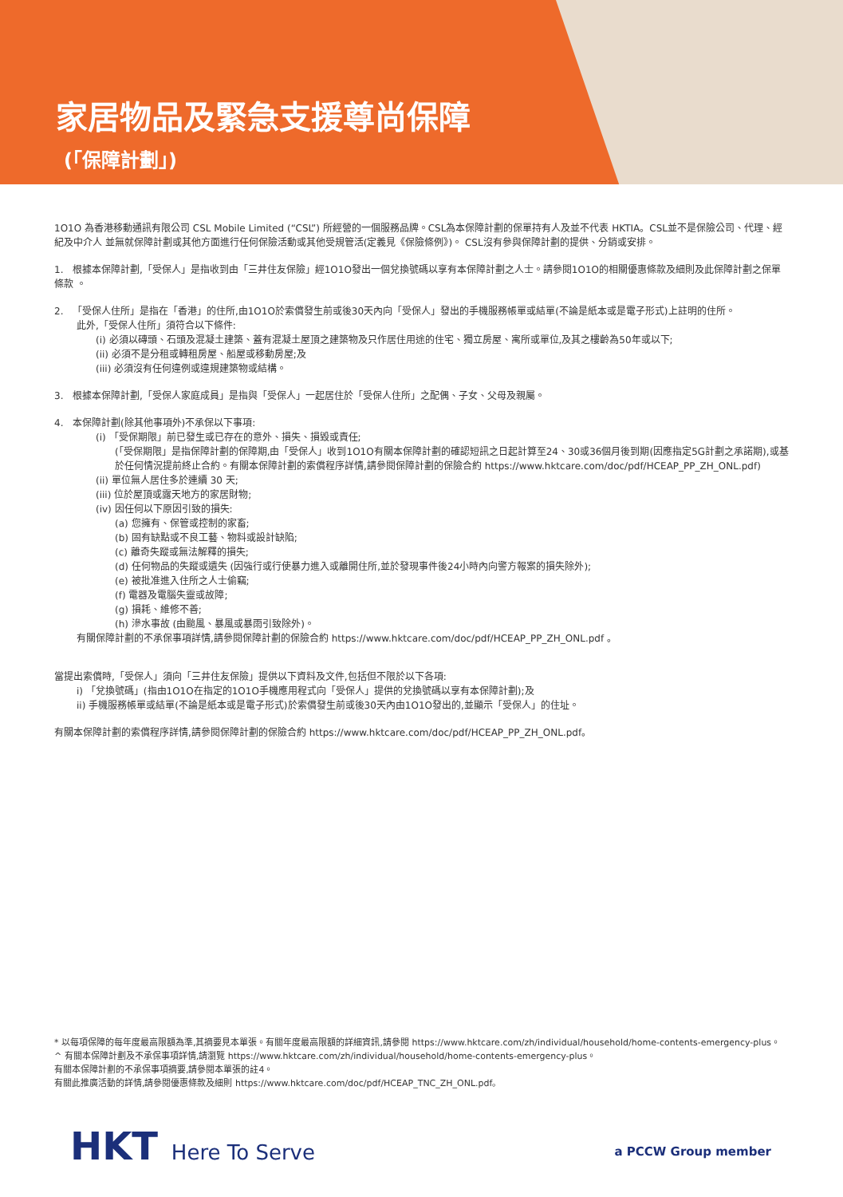家居物品及緊急支援尊尚保障
(「保障計劃」)
1O1O 為香港移動通訊有限公司 CSL Mobile Limited (“CSL”) 所經營的一個服務品牌。CSL為本保障計劃的保單持有人及並不代表 HKTIA。CSL並不是保險公司、代理、經紀及中介人 並無就保障計劃或其他方面進行任何保險活動或其他受規管活(定義見《保險條例》)。 CSL沒有參與保障計劃的提供、分銷或安排。
1. 根據本保障計劃,「受保人」是指收到由「三井住友保險」經1O1O發出一個兌換號碼以享有本保障計劃之人士。請參閱1O1O的相關優惠條款及細則及此保障計劃之保單條款 。
2. 「受保人住所」是指在「香港」的住所,由1O1O於索償發生前或後30天內向「受保人」發出的手機服務帳單或結單(不論是紙本或是電子形式)上註明的住所。
此外,「受保人住所」須符合以下條件:
(i) 必須以磚頭、石頭及混凝土建築、蓋有混凝土屋頂之建築物及只作居住用途的住宅、獨立房屋、寓所或單位,及其之樓齡為50年或以下;
(ii) 必須不是分租或轉租房屋、船屋或移動房屋;及
(iii) 必須沒有任何違例或違規建築物或結構。
3. 根據本保障計劃,「受保人家庭成員」是指與「受保人」一起居住於「受保人住所」之配偶、子女、父母及親屬。
4. 本保障計劃(除其他事項外)不承保以下事項:
(i) 「受保期限」前已發生或已存在的意外、損失、損毀或責任;
(「受保期限」是指保障計劃的保障期,由「受保人」收到1O1O有關本保障計劃的確認短訊之日起計算至24、30或36個月後到期(因應指定5G計劃之承諾期),或基於任何情況提前終止合約。有關本保障計劃的索償程序詳情,請參閱保障計劃的保險合約 https://www.hktcare.com/doc/pdf/HCEAP_PP_ZH_ONL.pdf)
(ii) 單位無人居住多於連續 30 天;
(iii) 位於屋頂或露天地方的家居財物;
(iv) 因任何以下原因引致的損失:
(a) 您擁有、保管或控制的家畜;
(b) 固有缺點或不良工藝、物料或設計缺陷;
(c) 離奇失蹤或無法解釋的損失;
(d) 任何物品的失蹤或遺失 (因強行或行使暴力進入或離開住所,並於發現事件後24小時內向警方報案的損失除外);
(e) 被批准進入住所之人士偷竊;
(f) 電器及電腦失靈或故障;
(g) 損耗、維修不善;
(h) 滲水事故 (由颱風、暴風或暴雨引致除外)。
有關保障計劃的不承保事項詳情,請參閱保障計劃的保險合約 https://www.hktcare.com/doc/pdf/HCEAP_PP_ZH_ONL.pdf 。
當提出索償時,「受保人」須向「三井住友保險」提供以下資料及文件,包括但不限於以下各項:
i) 「兌換號碼」(指由1O1O在指定的1O1O手機應用程式向「受保人」提供的兌換號碼以享有本保障計劃);及
ii) 手機服務帳單或結單(不論是紙本或是電子形式)於索償發生前或後30天內由1O1O發出的,並顯示「受保人」的住址。
有關本保障計劃的索償程序詳情,請參閱保障計劃的保險合約 https://www.hktcare.com/doc/pdf/HCEAP_PP_ZH_ONL.pdf。
* 以每項保障的每年度最高限額為準,其摘要見本單張。有關年度最高限額的詳細資訊,請參閱 https://www.hktcare.com/zh/individual/household/home-contents-emergency-plus。
^ 有關本保障計劃及不承保事項詳情,請瀏覽 https://www.hktcare.com/zh/individual/household/home-contents-emergency-plus。
有關本保障計劃的不承保事項摘要,請參閱本單張的註4。
有關此推廣活動的詳情,請參閱優惠條款及細則 https://www.hktcare.com/doc/pdf/HCEAP_TNC_ZH_ONL.pdf。
HKT Here To Serve a PCCW Group member